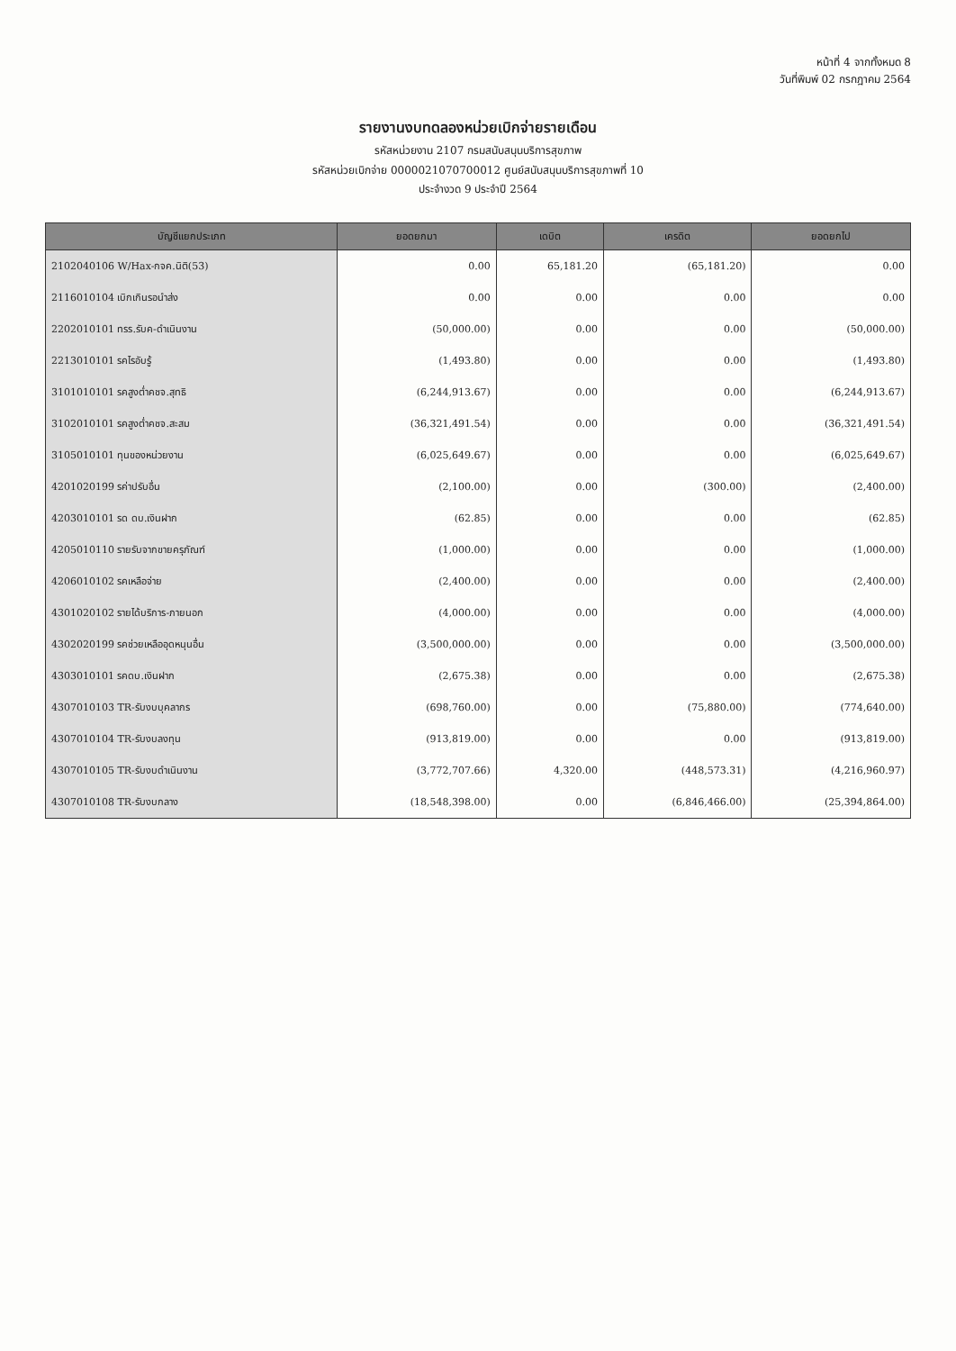หน้าที่ 4 จากทั้งหมด 8
วันที่พิมพ์ 02 กรกฎาคม 2564
รายงานงบทดลองหน่วยเบิกจ่ายรายเดือน
รหัสหน่วยงาน 2107 กรมสนับสนุนบริการสุขภาพ
รหัสหน่วยเบิกจ่าย 0000021070700012 ศูนย์สนับสนุนบริการสุขภาพที่ 10
ประจำงวด 9 ประจำปี 2564
| บัญชีแยกประเภท | ยอดยกมา | เดบิต | เครดิต | ยอดยกไป |
| --- | --- | --- | --- | --- |
| 2102040106 W/Hax-กจค.นิติ(53) | 0.00 | 65,181.20 | (65,181.20) | 0.00 |
| 2116010104 เบิกเกินรอนำส่ง | 0.00 | 0.00 | 0.00 | 0.00 |
| 2202010101 ทรร.รับค-ดำเนินงาน | (50,000.00) | 0.00 | 0.00 | (50,000.00) |
| 2213010101 รคไรอับรู้ | (1,493.80) | 0.00 | 0.00 | (1,493.80) |
| 3101010101 รคสูงต่ำคชจ.สุทธิ | (6,244,913.67) | 0.00 | 0.00 | (6,244,913.67) |
| 3102010101 รคสูงต่ำคชจ.สะสม | (36,321,491.54) | 0.00 | 0.00 | (36,321,491.54) |
| 3105010101 ทุนของหน่วยงาน | (6,025,649.67) | 0.00 | 0.00 | (6,025,649.67) |
| 4201020199 รค่าปรับอื่น | (2,100.00) | 0.00 | (300.00) | (2,400.00) |
| 4203010101 รด ดบ.เงินฝาก | (62.85) | 0.00 | 0.00 | (62.85) |
| 4205010110 รายรับจากขายครุภัณฑ์ | (1,000.00) | 0.00 | 0.00 | (1,000.00) |
| 4206010102 รคเหลือจ่าย | (2,400.00) | 0.00 | 0.00 | (2,400.00) |
| 4301020102 รายได้บริการ-ภายนอก | (4,000.00) | 0.00 | 0.00 | (4,000.00) |
| 4302020199 รคช่วยเหลืออุดหนุนอื่น | (3,500,000.00) | 0.00 | 0.00 | (3,500,000.00) |
| 4303010101 รคดบ.เงินฝาก | (2,675.38) | 0.00 | 0.00 | (2,675.38) |
| 4307010103 TR-รับงบบุคลากร | (698,760.00) | 0.00 | (75,880.00) | (774,640.00) |
| 4307010104 TR-รับงบลงทุน | (913,819.00) | 0.00 | 0.00 | (913,819.00) |
| 4307010105 TR-รับงบดำเนินงาน | (3,772,707.66) | 4,320.00 | (448,573.31) | (4,216,960.97) |
| 4307010108 TR-รับงบกลาง | (18,548,398.00) | 0.00 | (6,846,466.00) | (25,394,864.00) |